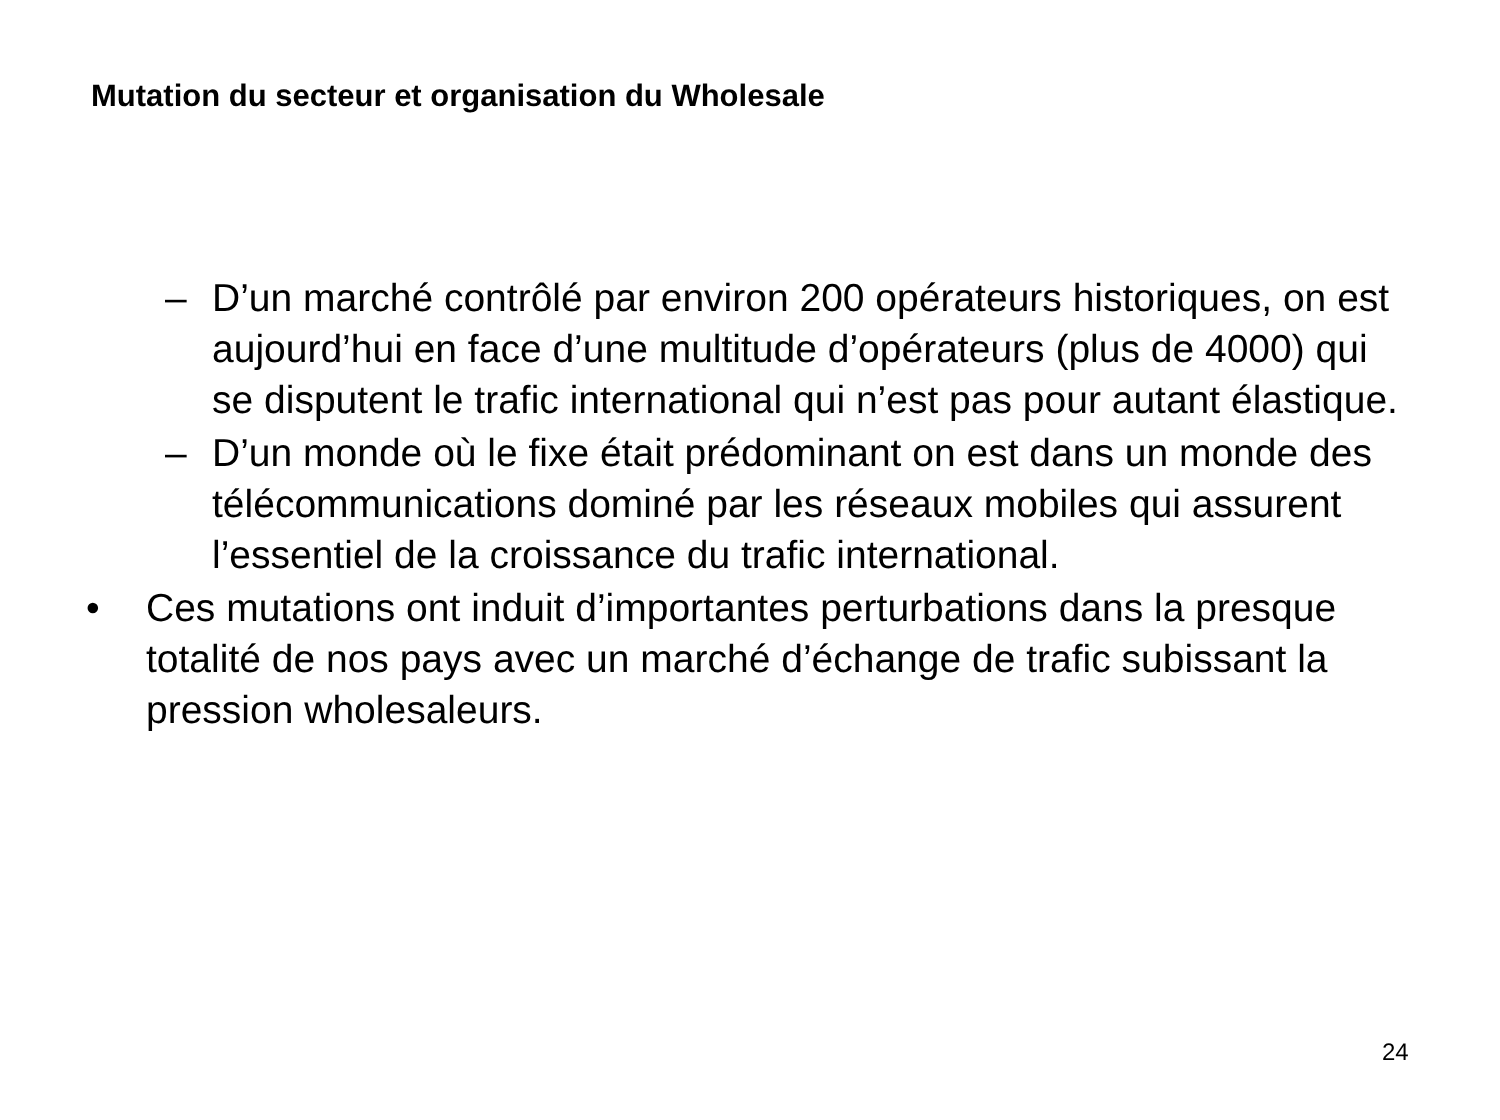Mutation du secteur et organisation du Wholesale
– D’un marché contrôlé par environ 200 opérateurs historiques, on est aujourd’hui en face d’une multitude d’opérateurs (plus de 4000) qui se disputent le trafic international qui n’est pas pour autant élastique.
– D’un monde où le fixe était prédominant on est dans un monde des télécommunications dominé par les réseaux mobiles qui assurent l’essentiel de la croissance du trafic international.
• Ces mutations ont induit d’importantes perturbations dans la presque totalité de nos pays avec un marché d’échange de trafic subissant la pression wholesaleurs.
24